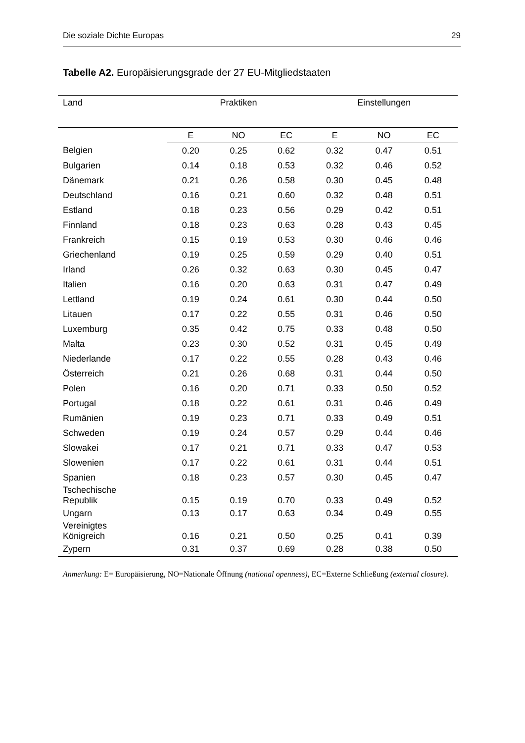Die soziale Dichte Europas 29
Tabelle A2. Europäisierungsgrade der 27 EU-Mitgliedstaaten
| Land | Praktiken | | | Einstellungen | | |
| --- | --- | --- | --- | --- | --- | --- |
| | E | NO | EC | E | NO | EC |
| Belgien | 0.20 | 0.25 | 0.62 | 0.32 | 0.47 | 0.51 |
| Bulgarien | 0.14 | 0.18 | 0.53 | 0.32 | 0.46 | 0.52 |
| Dänemark | 0.21 | 0.26 | 0.58 | 0.30 | 0.45 | 0.48 |
| Deutschland | 0.16 | 0.21 | 0.60 | 0.32 | 0.48 | 0.51 |
| Estland | 0.18 | 0.23 | 0.56 | 0.29 | 0.42 | 0.51 |
| Finnland | 0.18 | 0.23 | 0.63 | 0.28 | 0.43 | 0.45 |
| Frankreich | 0.15 | 0.19 | 0.53 | 0.30 | 0.46 | 0.46 |
| Griechenland | 0.19 | 0.25 | 0.59 | 0.29 | 0.40 | 0.51 |
| Irland | 0.26 | 0.32 | 0.63 | 0.30 | 0.45 | 0.47 |
| Italien | 0.16 | 0.20 | 0.63 | 0.31 | 0.47 | 0.49 |
| Lettland | 0.19 | 0.24 | 0.61 | 0.30 | 0.44 | 0.50 |
| Litauen | 0.17 | 0.22 | 0.55 | 0.31 | 0.46 | 0.50 |
| Luxemburg | 0.35 | 0.42 | 0.75 | 0.33 | 0.48 | 0.50 |
| Malta | 0.23 | 0.30 | 0.52 | 0.31 | 0.45 | 0.49 |
| Niederlande | 0.17 | 0.22 | 0.55 | 0.28 | 0.43 | 0.46 |
| Österreich | 0.21 | 0.26 | 0.68 | 0.31 | 0.44 | 0.50 |
| Polen | 0.16 | 0.20 | 0.71 | 0.33 | 0.50 | 0.52 |
| Portugal | 0.18 | 0.22 | 0.61 | 0.31 | 0.46 | 0.49 |
| Rumänien | 0.19 | 0.23 | 0.71 | 0.33 | 0.49 | 0.51 |
| Schweden | 0.19 | 0.24 | 0.57 | 0.29 | 0.44 | 0.46 |
| Slowakei | 0.17 | 0.21 | 0.71 | 0.33 | 0.47 | 0.53 |
| Slowenien | 0.17 | 0.22 | 0.61 | 0.31 | 0.44 | 0.51 |
| Spanien | 0.18 | 0.23 | 0.57 | 0.30 | 0.45 | 0.47 |
| Tschechische Republik | 0.15 | 0.19 | 0.70 | 0.33 | 0.49 | 0.52 |
| Ungarn | 0.13 | 0.17 | 0.63 | 0.34 | 0.49 | 0.55 |
| Vereinigtes Königreich | 0.16 | 0.21 | 0.50 | 0.25 | 0.41 | 0.39 |
| Zypern | 0.31 | 0.37 | 0.69 | 0.28 | 0.38 | 0.50 |
Anmerkung: E= Europäisierung, NO=Nationale Öffnung (national openness), EC=Externe Schließung (external closure).